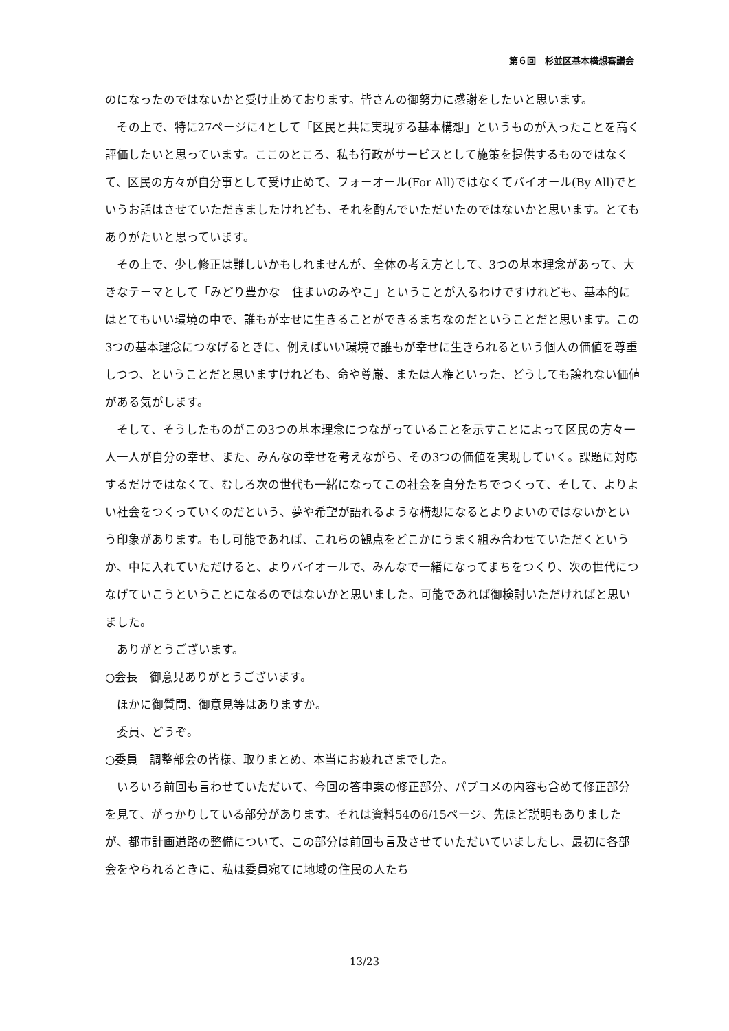第６回　杉並区基本構想審議会
のになったのではないかと受け止めております。皆さんの御努力に感謝をしたいと思います。
その上で、特に27ページに4として「区民と共に実現する基本構想」というものが入ったことを高く評価したいと思っています。ここのところ、私も行政がサービスとして施策を提供するものではなくて、区民の方々が自分事として受け止めて、フォーオール(For All)ではなくてバイオール(By All)でというお話はさせていただきましたけれども、それを酌んでいただいたのではないかと思います。とてもありがたいと思っています。
その上で、少し修正は難しいかもしれませんが、全体の考え方として、3つの基本理念があって、大きなテーマとして「みどり豊かな　住まいのみやこ」ということが入るわけですけれども、基本的にはとてもいい環境の中で、誰もが幸せに生きることができるまちなのだということだと思います。この3つの基本理念につなげるときに、例えばいい環境で誰もが幸せに生きられるという個人の価値を尊重しつつ、ということだと思いますけれども、命や尊厳、または人権といった、どうしても譲れない価値がある気がします。
そして、そうしたものがこの3つの基本理念につながっていることを示すことによって区民の方々一人一人が自分の幸せ、また、みんなの幸せを考えながら、その3つの価値を実現していく。課題に対応するだけではなくて、むしろ次の世代も一緒になってこの社会を自分たちでつくって、そして、よりよい社会をつくっていくのだという、夢や希望が語れるような構想になるとよりよいのではないかという印象があります。もし可能であれば、これらの観点をどこかにうまく組み合わせていただくというか、中に入れていただけると、よりバイオールで、みんなで一緒になってまちをつくり、次の世代につなげていこうということになるのではないかと思いました。可能であれば御検討いただければと思いました。
ありがとうございます。
○会長　御意見ありがとうございます。
ほかに御質問、御意見等はありますか。
委員、どうぞ。
○委員　調整部会の皆様、取りまとめ、本当にお疲れさまでした。
いろいろ前回も言わせていただいて、今回の答申案の修正部分、パブコメの内容も含めて修正部分を見て、がっかりしている部分があります。それは資料54の6/15ページ、先ほど説明もありましたが、都市計画道路の整備について、この部分は前回も言及させていただいていましたし、最初に各部会をやられるときに、私は委員宛てに地域の住民の人たち
13/23